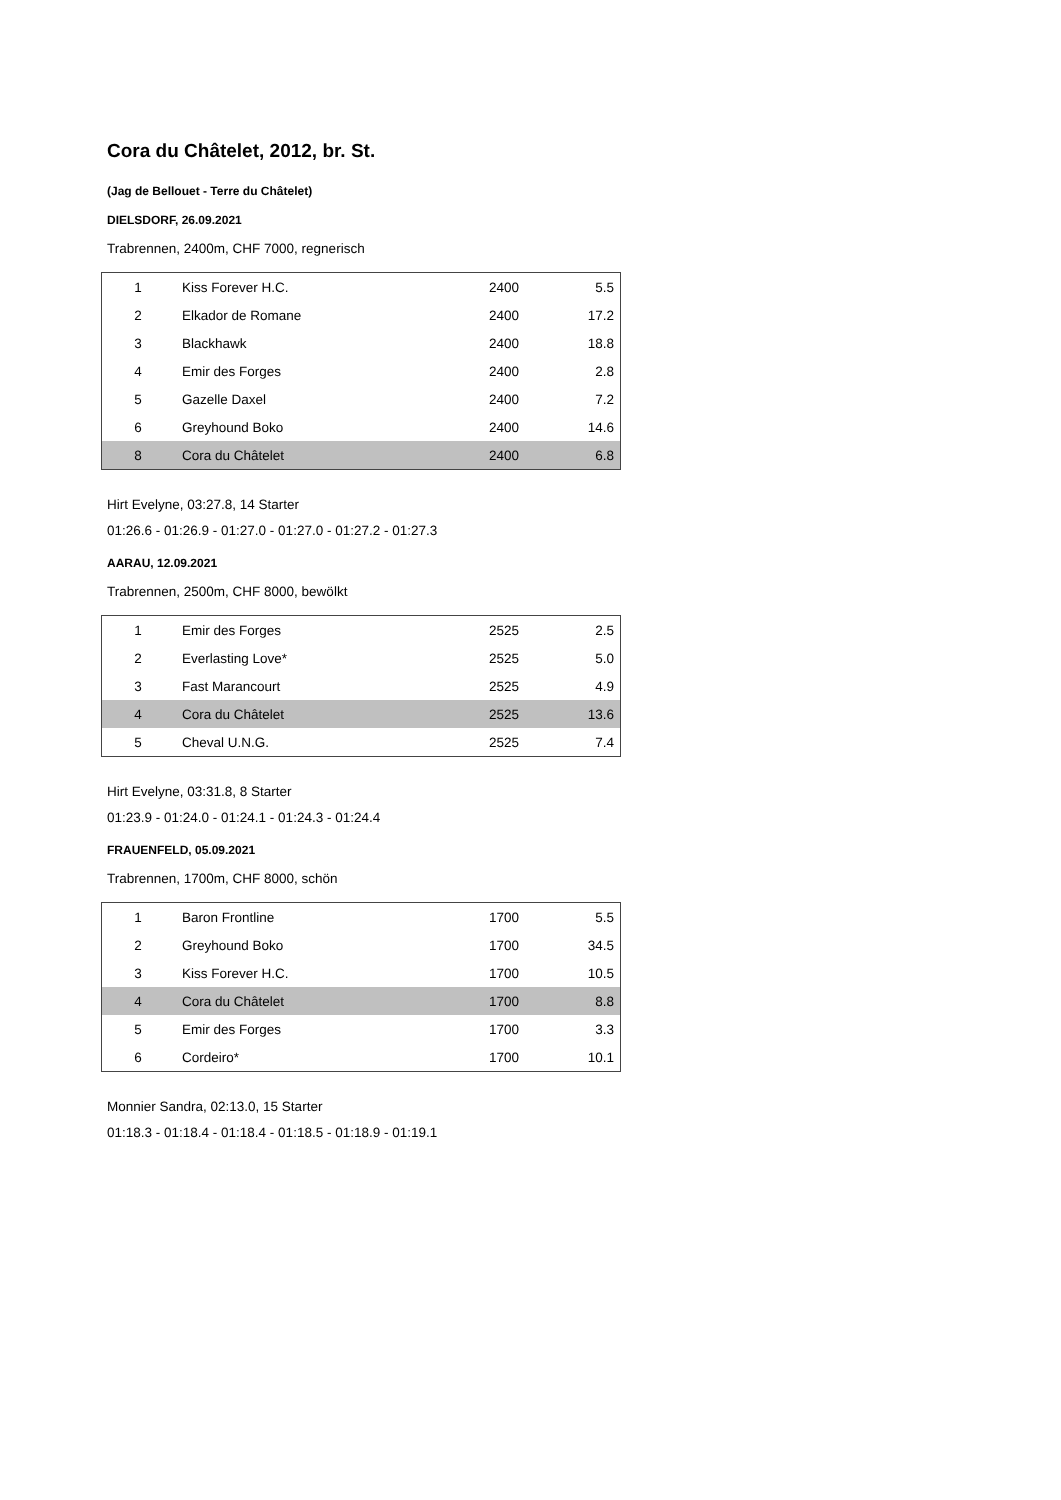Cora du Châtelet, 2012, br. St.
(Jag de Bellouet - Terre du Châtelet)
DIELSDORF, 26.09.2021
Trabrennen, 2400m, CHF 7000, regnerisch
| 1 | Kiss Forever H.C. | 2400 | 5.5 |
| 2 | Elkador de Romane | 2400 | 17.2 |
| 3 | Blackhawk | 2400 | 18.8 |
| 4 | Emir des Forges | 2400 | 2.8 |
| 5 | Gazelle Daxel | 2400 | 7.2 |
| 6 | Greyhound Boko | 2400 | 14.6 |
| 8 | Cora du Châtelet | 2400 | 6.8 |
Hirt Evelyne, 03:27.8, 14 Starter
01:26.6 - 01:26.9 - 01:27.0 - 01:27.0 - 01:27.2 - 01:27.3
AARAU, 12.09.2021
Trabrennen, 2500m, CHF 8000, bewölkt
| 1 | Emir des Forges | 2525 | 2.5 |
| 2 | Everlasting Love* | 2525 | 5.0 |
| 3 | Fast Marancourt | 2525 | 4.9 |
| 4 | Cora du Châtelet | 2525 | 13.6 |
| 5 | Cheval U.N.G. | 2525 | 7.4 |
Hirt Evelyne, 03:31.8, 8 Starter
01:23.9 - 01:24.0 - 01:24.1 - 01:24.3 - 01:24.4
FRAUENFELD, 05.09.2021
Trabrennen, 1700m, CHF 8000, schön
| 1 | Baron Frontline | 1700 | 5.5 |
| 2 | Greyhound Boko | 1700 | 34.5 |
| 3 | Kiss Forever H.C. | 1700 | 10.5 |
| 4 | Cora du Châtelet | 1700 | 8.8 |
| 5 | Emir des Forges | 1700 | 3.3 |
| 6 | Cordeiro* | 1700 | 10.1 |
Monnier Sandra, 02:13.0, 15 Starter
01:18.3 - 01:18.4 - 01:18.4 - 01:18.5 - 01:18.9 - 01:19.1